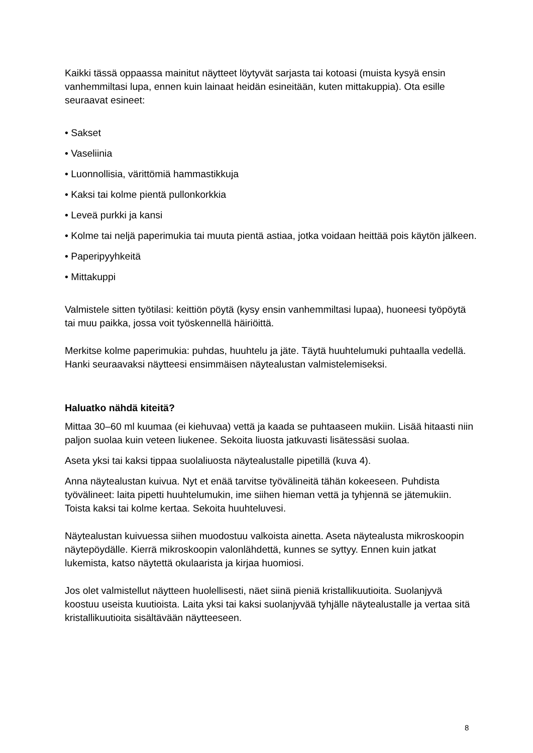Kaikki tässä oppaassa mainitut näytteet löytyvät sarjasta tai kotoasi (muista kysyä ensin vanhemmiltasi lupa, ennen kuin lainaat heidän esineitään, kuten mittakuppia). Ota esille seuraavat esineet:
• Sakset
• Vaseliinia
• Luonnollisia, värittömiä hammastikkuja
• Kaksi tai kolme pientä pullonkorkkia
• Leveä purkki ja kansi
• Kolme tai neljä paperimukia tai muuta pientä astiaa, jotka voidaan heittää pois käytön jälkeen.
• Paperipyyhkeitä
• Mittakuppi
Valmistele sitten työtilasi: keittiön pöytä (kysy ensin vanhemmiltasi lupaa), huoneesi työpöytä tai muu paikka, jossa voit työskennellä häiriöittä.
Merkitse kolme paperimukia: puhdas, huuhtelu ja jäte. Täytä huuhtelumuki puhtaalla vedellä. Hanki seuraavaksi näytteesi ensimmäisen näytealustan valmistelemiseksi.
Haluatko nähdä kiteitä?
Mittaa 30–60 ml kuumaa (ei kiehuvaa) vettä ja kaada se puhtaaseen mukiin. Lisää hitaasti niin paljon suolaa kuin veteen liukenee. Sekoita liuosta jatkuvasti lisätessäsi suolaa.
Aseta yksi tai kaksi tippaa suolaliuosta näytealustalle pipetillä (kuva 4).
Anna näytealustan kuivua. Nyt et enää tarvitse työvälineitä tähän kokeeseen. Puhdista työvälineet: laita pipetti huuhtelumukin, ime siihen hieman vettä ja tyhjennä se jätemukiin. Toista kaksi tai kolme kertaa. Sekoita huuhteluvesi.
Näytealustan kuivuessa siihen muodostuu valkoista ainetta. Aseta näytealusta mikroskoopin näytepöydälle. Kierrä mikroskoopin valonlähdettä, kunnes se syttyy. Ennen kuin jatkat lukemista, katso näytettä okulaarista ja kirjaa huomiosi.
Jos olet valmistellut näytteen huolellisesti, näet siinä pieniä kristallikuutioita. Suolanjyvä koostuu useista kuutioista. Laita yksi tai kaksi suolanjyvää tyhjälle näytealustalle ja vertaa sitä kristallikuutioita sisältävään näytteeseen.
8